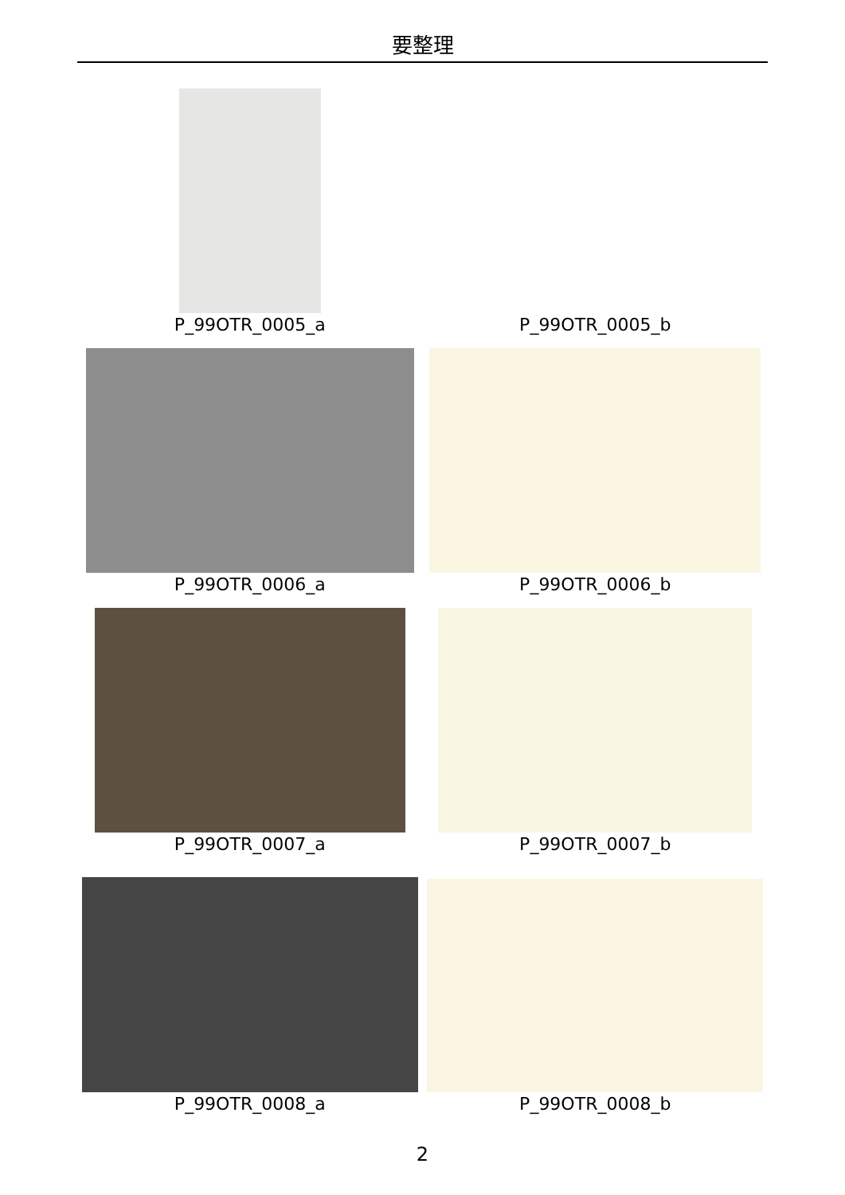要整理
P_99OTR_0005_a
P_99OTR_0005_b
P_99OTR_0006_a
P_99OTR_0006_b
P_99OTR_0007_a
P_99OTR_0007_b
P_99OTR_0008_a
P_99OTR_0008_b
2